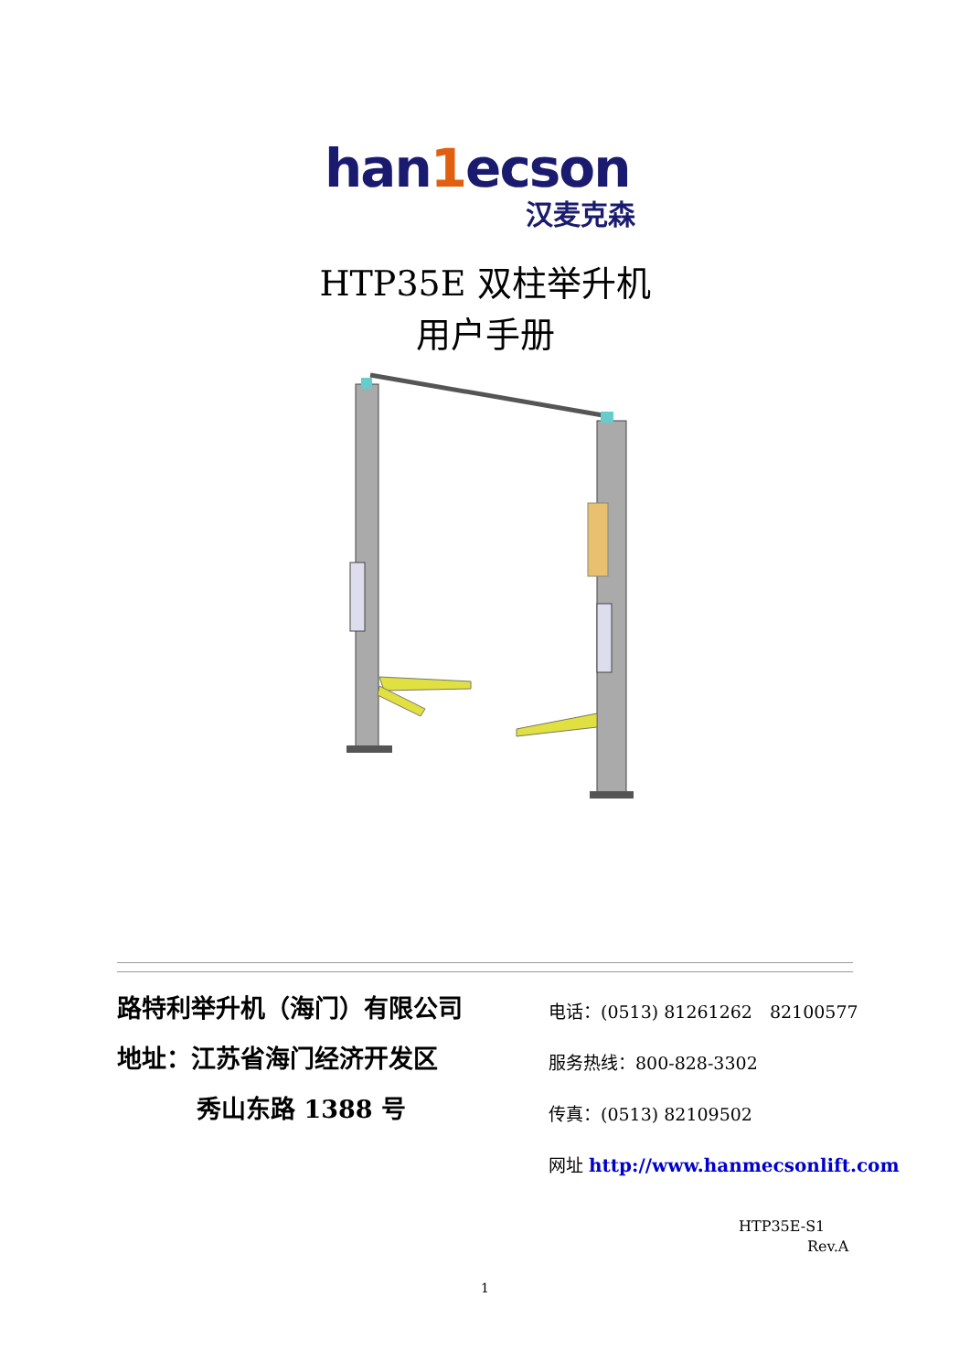han1ecson
汉麦克森
HTP35E 双柱举升机
用户手册
路特利举升机（海门）有限公司
地址：江苏省海门经济开发区
秀山东路 1388 号
电话：(0513) 81261262　82100577
服务热线：800-828-3302
传真：(0513) 82109502
网址 http://www.hanmecsonlift.com
HTP35E-S1
Rev.A
1